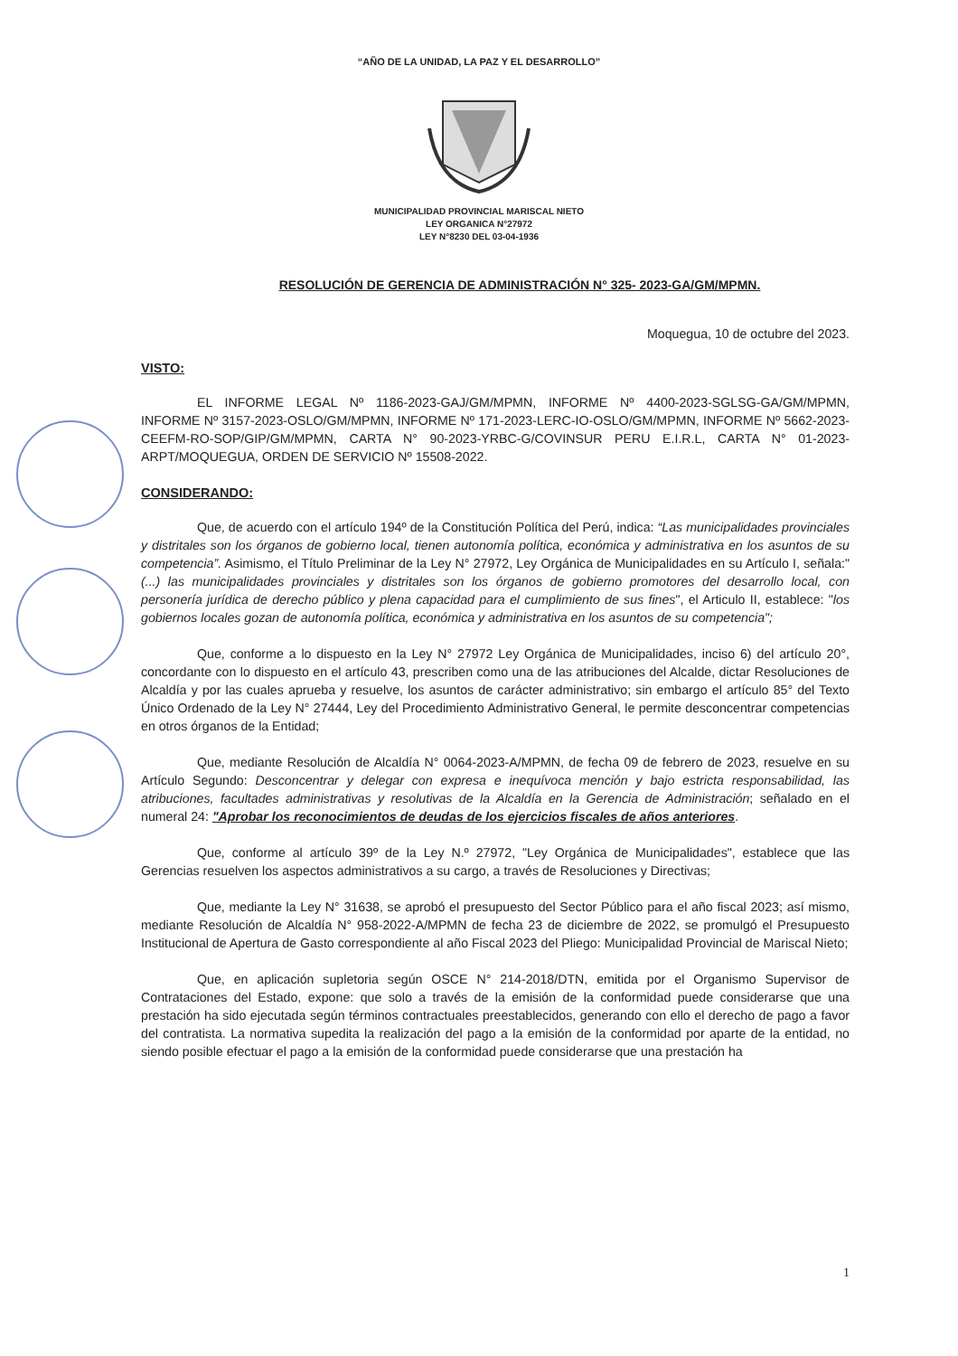“AÑO DE LA UNIDAD, LA PAZ Y EL DESARROLLO”
MUNICIPALIDAD PROVINCIAL MARISCAL NIETO
LEY ORGANICA N°27972
LEY N°8230 DEL 03-04-1936
RESOLUCIÓN DE GERENCIA DE ADMINISTRACIÓN N° 325- 2023-GA/GM/MPMN.
Moquegua, 10 de octubre del 2023.
VISTO:
EL INFORME LEGAL Nº 1186-2023-GAJ/GM/MPMN, INFORME Nº 4400-2023-SGLSG-GA/GM/MPMN, INFORME Nº 3157-2023-OSLO/GM/MPMN, INFORME Nº 171-2023-LERC-IO-OSLO/GM/MPMN, INFORME Nº 5662-2023-CEEFM-RO-SOP/GIP/GM/MPMN, CARTA N° 90-2023-YRBC-G/COVINSUR PERU E.I.R.L, CARTA N° 01-2023-ARPT/MOQUEGUA, ORDEN DE SERVICIO Nº 15508-2022.
CONSIDERANDO:
Que, de acuerdo con el artículo 194º de la Constitución Política del Perú, indica: “Las municipalidades provinciales y distritales son los órganos de gobierno local, tienen autonomía política, económica y administrativa en los asuntos de su competencia”. Asimismo, el Título Preliminar de la Ley N° 27972, Ley Orgánica de Municipalidades en su Artículo I, señala:" (...) las municipalidades provinciales y distritales son los órganos de gobierno promotores del desarrollo local, con personería jurídica de derecho público y plena capacidad para el cumplimiento de sus fines", el Articulo II, establece: "los gobiernos locales gozan de autonomía política, económica y administrativa en los asuntos de su competencia";
Que, conforme a lo dispuesto en la Ley N° 27972 Ley Orgánica de Municipalidades, inciso 6) del artículo 20°, concordante con lo dispuesto en el artículo 43, prescriben como una de las atribuciones del Alcalde, dictar Resoluciones de Alcaldía y por las cuales aprueba y resuelve, los asuntos de carácter administrativo; sin embargo el artículo 85° del Texto Único Ordenado de la Ley N° 27444, Ley del Procedimiento Administrativo General, le permite desconcentrar competencias en otros órganos de la Entidad;
Que, mediante Resolución de Alcaldía N° 0064-2023-A/MPMN, de fecha 09 de febrero de 2023, resuelve en su Artículo Segundo: Desconcentrar y delegar con expresa e inequívoca mención y bajo estricta responsabilidad, las atribuciones, facultades administrativas y resolutivas de la Alcaldía en la Gerencia de Administración; señalado en el numeral 24: "Aprobar los reconocimientos de deudas de los ejercicios fiscales de años anteriores.
Que, conforme al artículo 39º de la Ley N.º 27972, "Ley Orgánica de Municipalidades", establece que las Gerencias resuelven los aspectos administrativos a su cargo, a través de Resoluciones y Directivas;
Que, mediante la Ley N° 31638, se aprobó el presupuesto del Sector Público para el año fiscal 2023; así mismo, mediante Resolución de Alcaldía N° 958-2022-A/MPMN de fecha 23 de diciembre de 2022, se promulgó el Presupuesto Institucional de Apertura de Gasto correspondiente al año Fiscal 2023 del Pliego: Municipalidad Provincial de Mariscal Nieto;
Que, en aplicación supletoria según OSCE N° 214-2018/DTN, emitida por el Organismo Supervisor de Contrataciones del Estado, expone: que solo a través de la emisión de la conformidad puede considerarse que una prestación ha sido ejecutada según términos contractuales preestablecidos, generando con ello el derecho de pago a favor del contratista. La normativa supedita la realización del pago a la emisión de la conformidad por aparte de la entidad, no siendo posible efectuar el pago a la emisión de la conformidad puede considerarse que una prestación ha
1